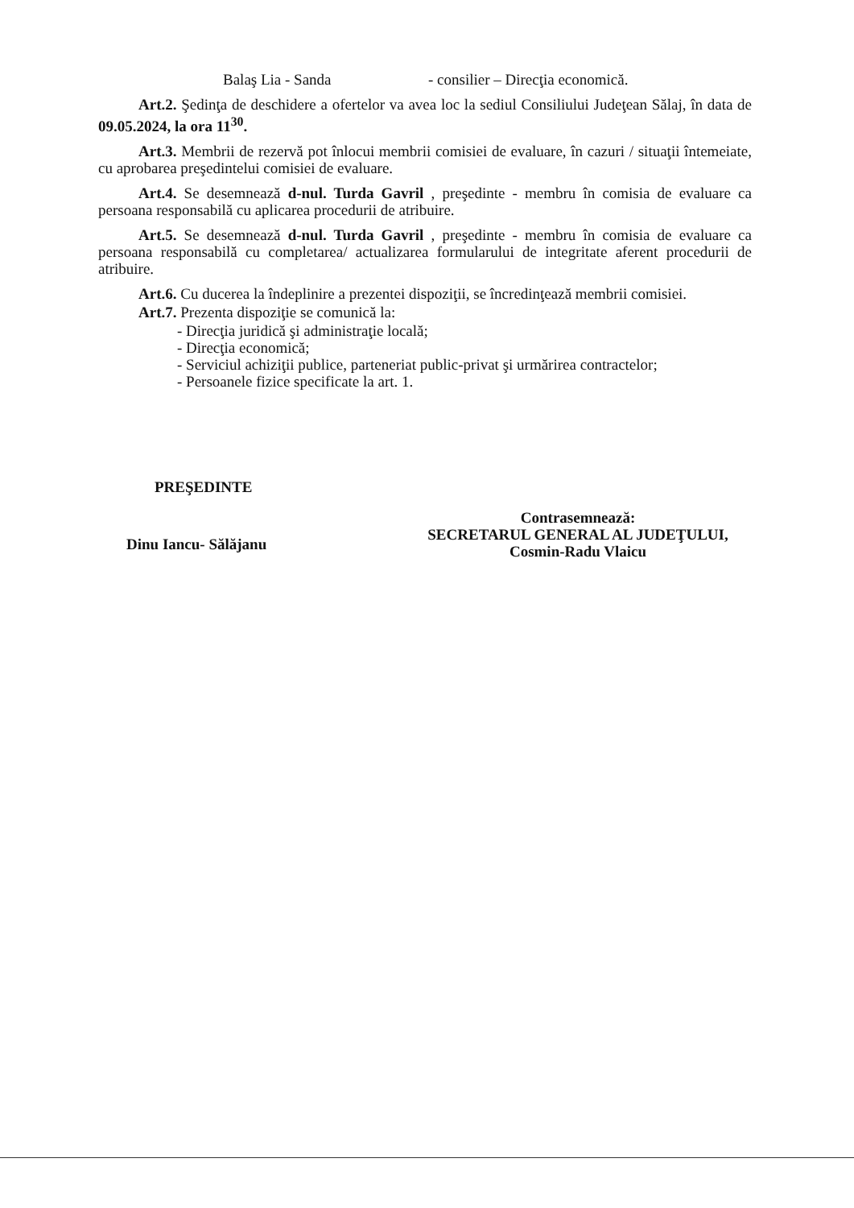Balaş Lia - Sanda - consilier – Direcţia economică.
Art.2. Şedinţa de deschidere a ofertelor va avea loc la sediul Consiliului Judeţean Sălaj, în data de 09.05.2024, la ora 11<sup>30</sup>.
Art.3. Membrii de rezervă pot înlocui membrii comisiei de evaluare, în cazuri / situaţii întemeiate, cu aprobarea preşedintelui comisiei de evaluare.
Art.4. Se desemnează d-nul. Turda Gavril , preşedinte - membru în comisia de evaluare ca persoana responsabilă cu aplicarea procedurii de atribuire.
Art.5. Se desemnează d-nul. Turda Gavril , preşedinte - membru în comisia de evaluare ca persoana responsabilă cu completarea/ actualizarea formularului de integritate aferent procedurii de atribuire.
Art.6. Cu ducerea la îndeplinire a prezentei dispoziţii, se încredinţează membrii comisiei.
Art.7. Prezenta dispoziţie se comunică la:
- Direcţia juridică şi administraţie locală;
- Direcţia economică;
- Serviciul achiziţii publice, parteneriat public-privat şi urmărirea contractelor;
- Persoanele fizice specificate la art. 1.
PREŞEDINTE
Dinu Iancu- Sălăjanu
Contrasemnează:
SECRETARUL GENERAL AL JUDEŢULUI,
Cosmin-Radu Vlaicu